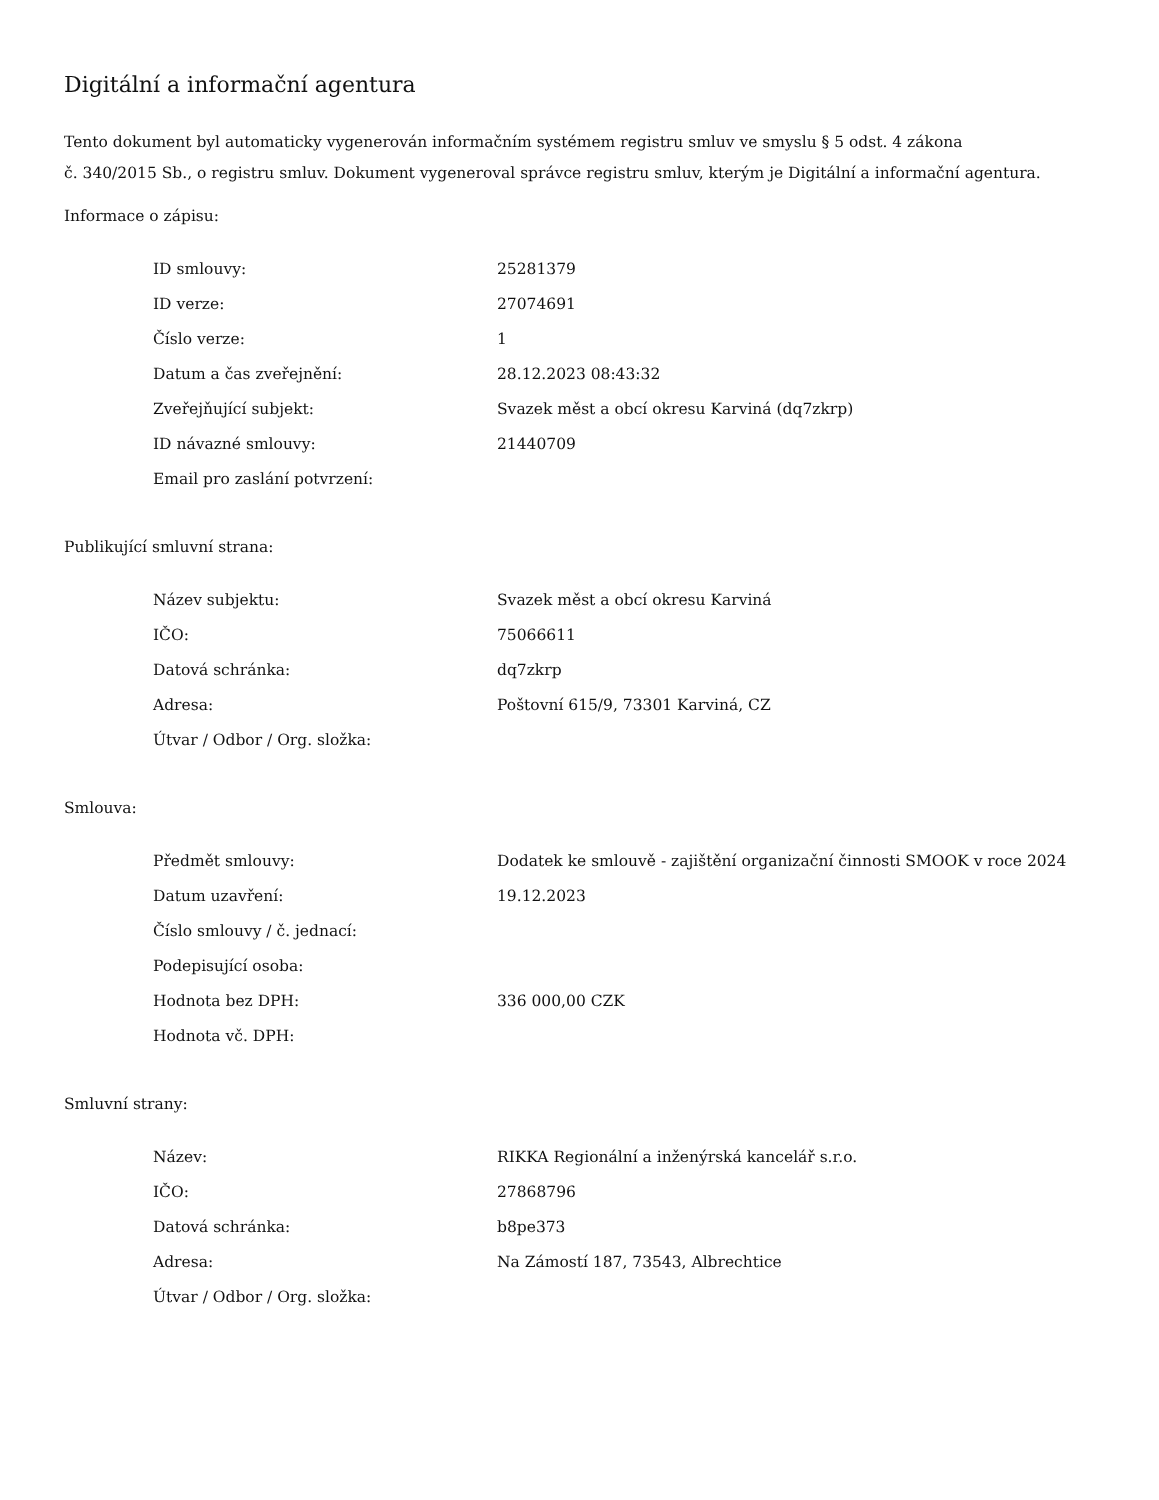Digitální a informační agentura
Tento dokument byl automaticky vygenerován informačním systémem registru smluv ve smyslu § 5 odst. 4 zákona
č. 340/2015 Sb., o registru smluv. Dokument vygeneroval správce registru smluv, kterým je Digitální a informační agentura.
Informace o zápisu:
| ID smlouvy: | 25281379 |
| ID verze: | 27074691 |
| Číslo verze: | 1 |
| Datum a čas zveřejnění: | 28.12.2023 08:43:32 |
| Zveřejňující subjekt: | Svazek měst a obcí okresu Karviná (dq7zkrp) |
| ID návazné smlouvy: | 21440709 |
| Email pro zaslání potvrzení: | |
Publikující smluvní strana:
| Název subjektu: | Svazek měst a obcí okresu Karviná |
| IČO: | 75066611 |
| Datová schránka: | dq7zkrp |
| Adresa: | Poštovní 615/9, 73301 Karviná, CZ |
| Útvar / Odbor / Org. složka: | |
Smlouva:
| Předmět smlouvy: | Dodatek ke smlouvě - zajištění organizační činnosti SMOOK v roce 2024 |
| Datum uzavření: | 19.12.2023 |
| Číslo smlouvy / č. jednací: | |
| Podepisující osoba: | |
| Hodnota bez DPH: | 336 000,00 CZK |
| Hodnota vč. DPH: | |
Smluvní strany:
| Název: | RIKKA Regionální a inženýrská kancelář s.r.o. |
| IČO: | 27868796 |
| Datová schránka: | b8pe373 |
| Adresa: | Na Zámostí 187, 73543, Albrechtice |
| Útvar / Odbor / Org. složka: | |